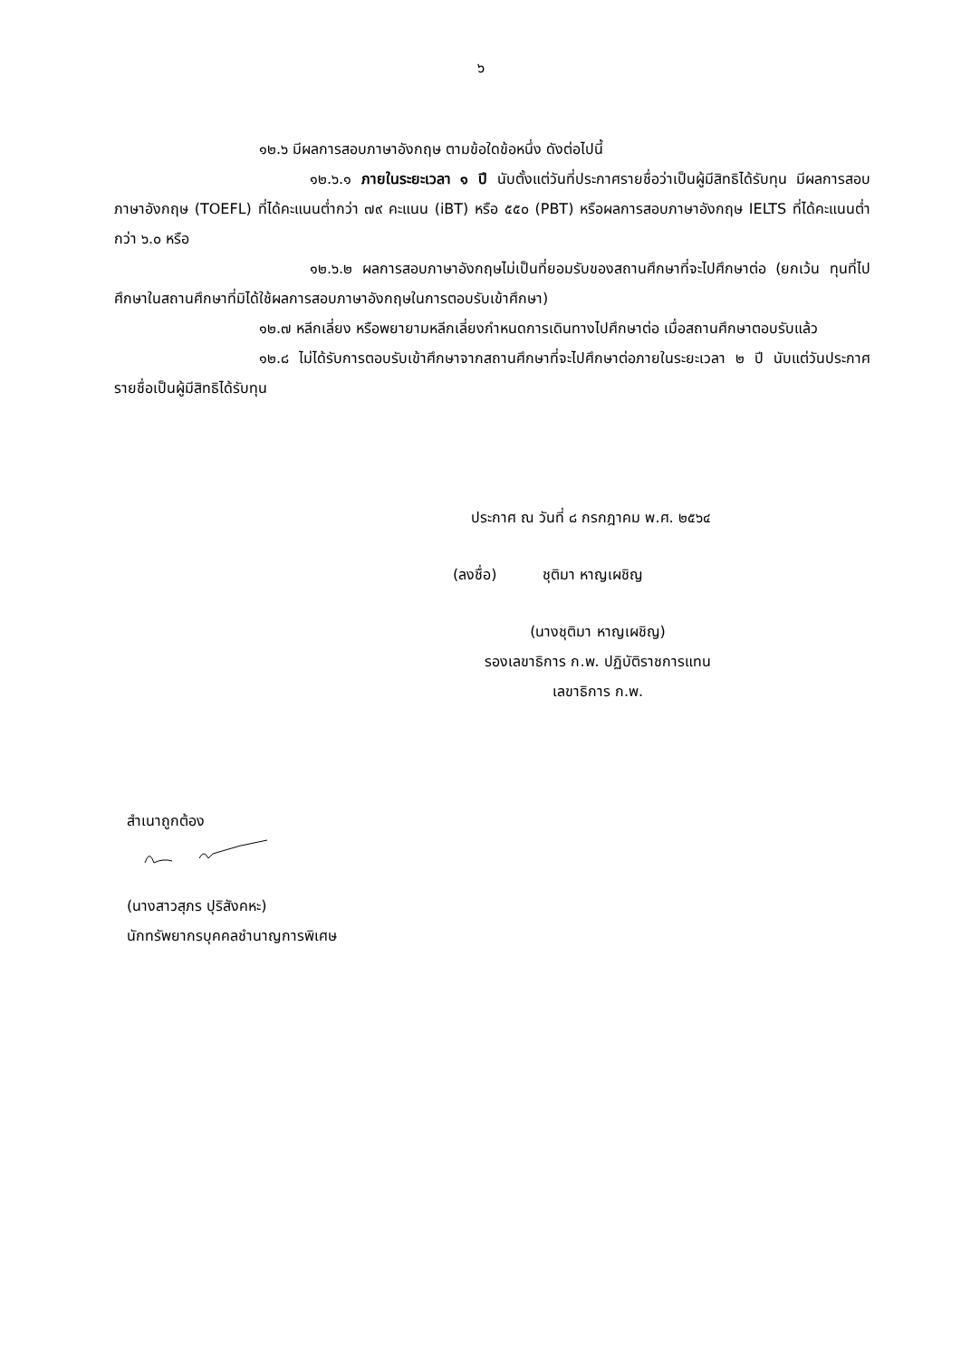๖
๑๒.๖ มีผลการสอบภาษาอังกฤษ ตามข้อใดข้อหนึ่ง ดังต่อไปนี้
๑๒.๖.๑ ภายในระยะเวลา ๑ ปี นับตั้งแต่วันที่ประกาศรายชื่อว่าเป็นผู้มีสิทธิได้รับทุน มีผลการสอบภาษาอังกฤษ (TOEFL) ที่ได้คะแนนต่ำกว่า ๗๙ คะแนน (iBT) หรือ ๕๕๐ (PBT) หรือผลการสอบภาษาอังกฤษ IELTS ที่ได้คะแนนต่ำกว่า ๖.๐ หรือ
๑๒.๖.๒ ผลการสอบภาษาอังกฤษไม่เป็นที่ยอมรับของสถานศึกษาที่จะไปศึกษาต่อ (ยกเว้น ทุนที่ไปศึกษาในสถานศึกษาที่มิได้ใช้ผลการสอบภาษาอังกฤษในการตอบรับเข้าศึกษา)
๑๒.๗ หลีกเลี่ยง หรือพยายามหลีกเลี่ยงกำหนดการเดินทางไปศึกษาต่อ เมื่อสถานศึกษาตอบรับแล้ว
๑๒.๘ ไม่ได้รับการตอบรับเข้าศึกษาจากสถานศึกษาที่จะไปศึกษาต่อภายในระยะเวลา ๒ ปี นับแต่วันประกาศรายชื่อเป็นผู้มีสิทธิได้รับทุน
ประกาศ ณ วันที่ ๘ กรกฎาคม พ.ศ. ๒๕๖๔
(ลงชื่อ) ชุติมา หาญเผชิญ
(นางชุติมา หาญเผชิญ)
รองเลขาธิการ ก.พ. ปฏิบัติราชการแทน
เลขาธิการ ก.พ.
สำเนาถูกต้อง
(นางสาวสุภร ปุริสังคหะ)
นักทรัพยากรบุคคลชำนาญการพิเศษ